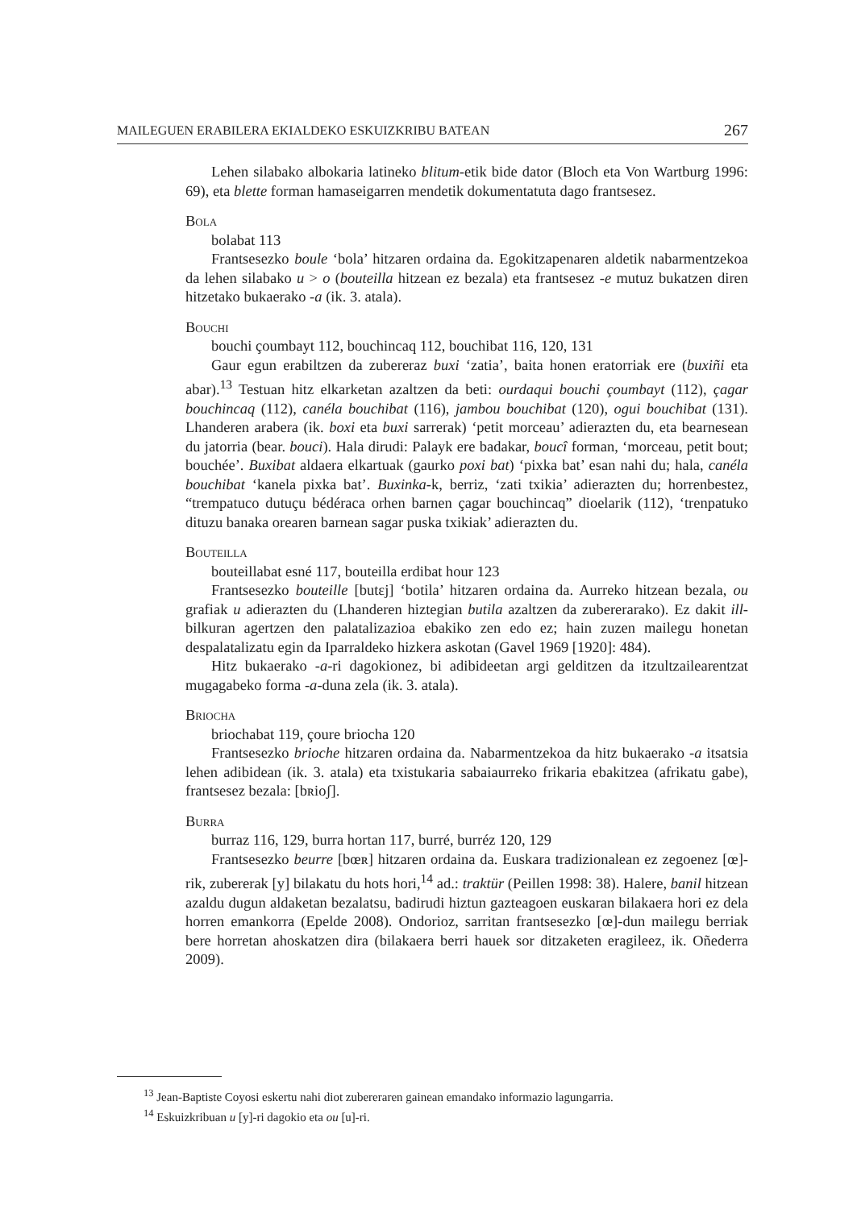MAILEGUEN ERABILERA EKIALDEKO ESKUIZKRIBU BATEAN 267
Lehen silabako albokaria latineko blitum-etik bide dator (Bloch eta Von Wartburg 1996: 69), eta blette forman hamaseigarren mendetik dokumentatuta dago frantsesez.
Bola
bolabat 113
Frantsesezko boule ‘bola’ hitzaren ordaina da. Egokitzapenaren aldetik nabarmentzekoa da lehen silabako u > o (bouteilla hitzean ez bezala) eta frantsesez -e mutuz bukatzen diren hitzetako bukaerako -a (ik. 3. atala).
Bouchi
bouchi çoumbayt 112, bouchincaq 112, bouchibat 116, 120, 131
Gaur egun erabiltzen da zubereraz buxi ‘zatia’, baita honen eratorriak ere (buxiñi eta abar).<sup>13</sup> Testuan hitz elkarketan azaltzen da beti: ourdaqui bouchi çoumbayt (112), çagar bouchincaq (112), canéla bouchibat (116), jambou bouchibat (120), ogui bouchibat (131). Lhanderen arabera (ik. boxi eta buxi sarrerak) ‘petit morceau’ adierazten du, eta bearnesean du jatorria (bear. bouci). Hala dirudi: Palayk ere badakar, boucî forman, ‘morceau, petit bout; bouchée’. Buxibat aldaera elkartuak (gaurko poxi bat) ‘pixka bat’ esan nahi du; hala, canéla bouchibat ‘kanela pixka bat’. Buxinka-k, berriz, ‘zati txikia’ adierazten du; horrenbestez, “trempatuco dutuçu bédéraca orhen barnen çagar bouchincaq” dioelarik (112), ‘trenpatuko dituzu banaka orearen barnean sagar puska txikiak’ adierazten du.
Bouteilla
bouteillabat esné 117, bouteilla erdibat hour 123
Frantsesezko bouteille [butɛj] ‘botila’ hitzaren ordaina da. Aurreko hitzean bezala, ou grafiak u adierazten du (Lhanderen hiztegian butila azaltzen da zubererarako). Ez dakit ill- bilkuran agertzen den palatalizazioa ebakiko zen edo ez; hain zuzen mailegu honetan despalatalizatu egin da Iparraldeko hizkera askotan (Gavel 1969 [1920]: 484).
Hitz bukaerako -a-ri dagokionez, bi adibideetan argi gelditzen da itzultzailearentzat mugagabeko forma -a-duna zela (ik. 3. atala).
Briocha
briochabat 119, çoure briocha 120
Frantsesezko brioche hitzaren ordaina da. Nabarmentzekoa da hitz bukaerako -a itsatsia lehen adibidean (ik. 3. atala) eta txistukaria sabaiaurreko frikaria ebakitzea (afrikatu gabe), frantsesez bezala: [bʀioʃ].
Burra
burraz 116, 129, burra hortan 117, burré, burréz 120, 129
Frantsesezko beurre [bœʀ] hitzaren ordaina da. Euskara tradizionalean ez zegoenez [œ]-rik, zubererak [y] bilakatu du hots hori,<sup>14</sup> ad.: traktür (Peillen 1998: 38). Halere, banil hitzean azaldu dugun aldaketan bezalatsu, badirudi hiztun gazteagoen euskaran bilakaera hori ez dela horren emankorra (Epelde 2008). Ondorioz, sarritan frantsesezko [œ]-dun mailegu berriak bere horretan ahoskatzen dira (bilakaera berri hauek sor ditzaketen eragileez, ik. Oñederra 2009).
<sup>13</sup> Jean-Baptiste Coyosi eskertu nahi diot zubereraren gainean emandako informazio lagungarria.
<sup>14</sup> Eskuizkribuan u [y]-ri dagokio eta ou [u]-ri.